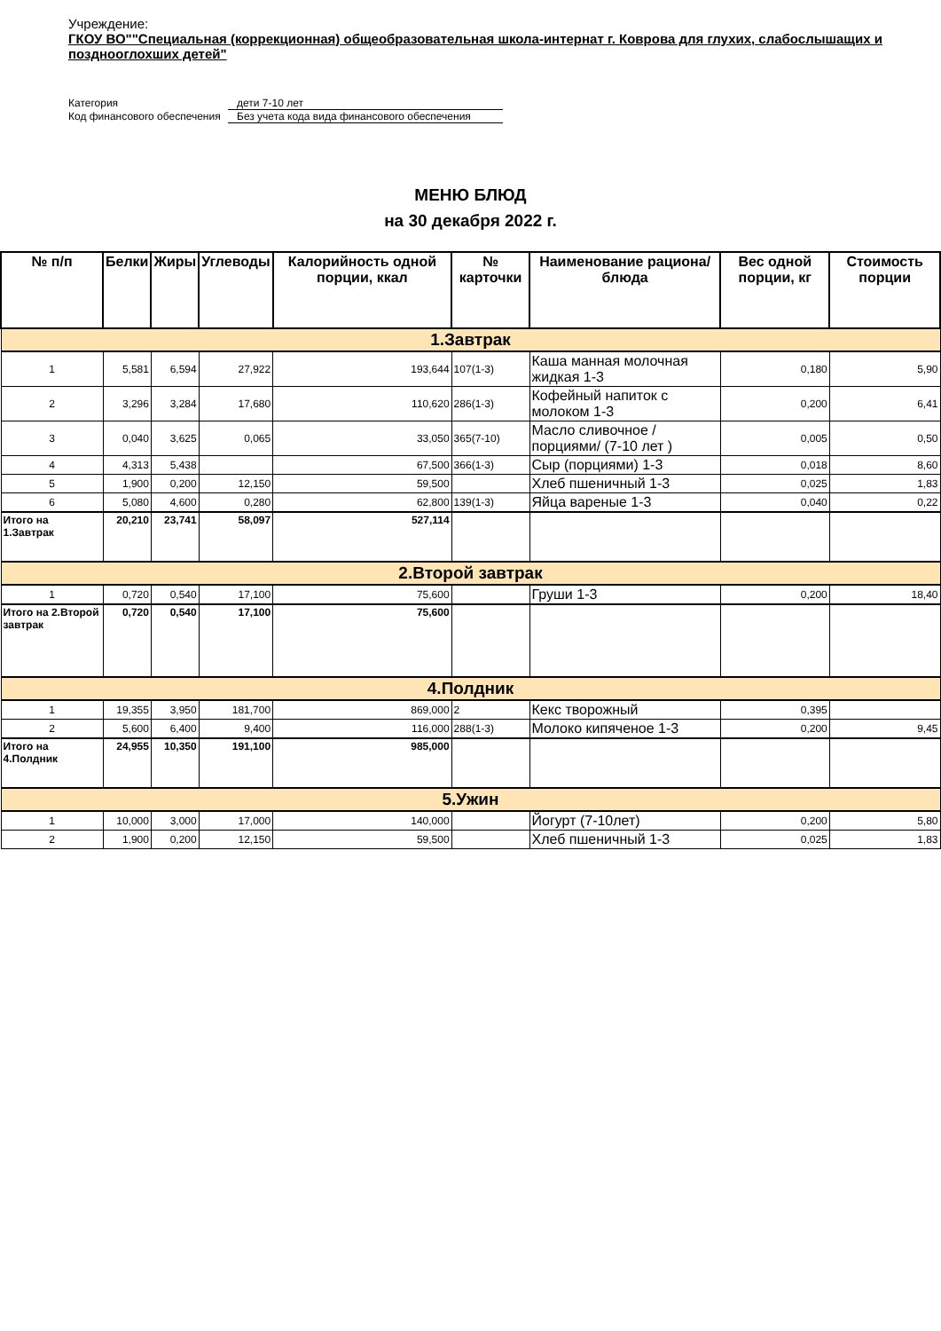Учреждение:
ГКОУ ВО""Специальная (коррекционная) общеобразовательная школа-интернат г. Коврова для глухих, слабослышащих и позднооглохших детей"
Категория дети 7-10 лет
Код финансового обеспечения Без учета кода вида финансового обеспечения
МЕНЮ БЛЮД
на 30 декабря 2022 г.
| № п/п | Белки | Жиры | Углеводы | Калорийность одной порции, ккал | № карточки | Наименование рациона/ блюда | Вес одной порции, кг | Стоимость порции |
| --- | --- | --- | --- | --- | --- | --- | --- | --- |
| 1.Завтрак | | | | | | | | |
| 1 | 5,581 | 6,594 | 27,922 | 193,644 | 107(1-3) | Каша манная молочная жидкая 1-3 | 0,180 | 5,90 |
| 2 | 3,296 | 3,284 | 17,680 | 110,620 | 286(1-3) | Кофейный напиток с молоком 1-3 | 0,200 | 6,41 |
| 3 | 0,040 | 3,625 | 0,065 | 33,050 | 365(7-10) | Масло сливочное /порциями/ (7-10 лет ) | 0,005 | 0,50 |
| 4 | 4,313 | 5,438 | | 67,500 | 366(1-3) | Сыр (порциями) 1-3 | 0,018 | 8,60 |
| 5 | 1,900 | 0,200 | 12,150 | 59,500 | | Хлеб пшеничный 1-3 | 0,025 | 1,83 |
| 6 | 5,080 | 4,600 | 0,280 | 62,800 | 139(1-3) | Яйца вареные 1-3 | 0,040 | 0,22 |
| Итого на 1.Завтрак | 20,210 | 23,741 | 58,097 | 527,114 | | | | |
| 2.Второй завтрак | | | | | | | | |
| 1 | 0,720 | 0,540 | 17,100 | 75,600 | | Груши 1-3 | 0,200 | 18,40 |
| Итого на 2.Второй завтрак | 0,720 | 0,540 | 17,100 | 75,600 | | | | |
| 4.Полдник | | | | | | | | |
| 1 | 19,355 | 3,950 | 181,700 | 869,000 | 2 | Кекс творожный | 0,395 | |
| 2 | 5,600 | 6,400 | 9,400 | 116,000 | 288(1-3) | Молоко кипяченое 1-3 | 0,200 | 9,45 |
| Итого на 4.Полдник | 24,955 | 10,350 | 191,100 | 985,000 | | | | |
| 5.Ужин | | | | | | | | |
| 1 | 10,000 | 3,000 | 17,000 | 140,000 | | Йогурт (7-10лет) | 0,200 | 5,80 |
| 2 | 1,900 | 0,200 | 12,150 | 59,500 | | Хлеб пшеничный 1-3 | 0,025 | 1,83 |